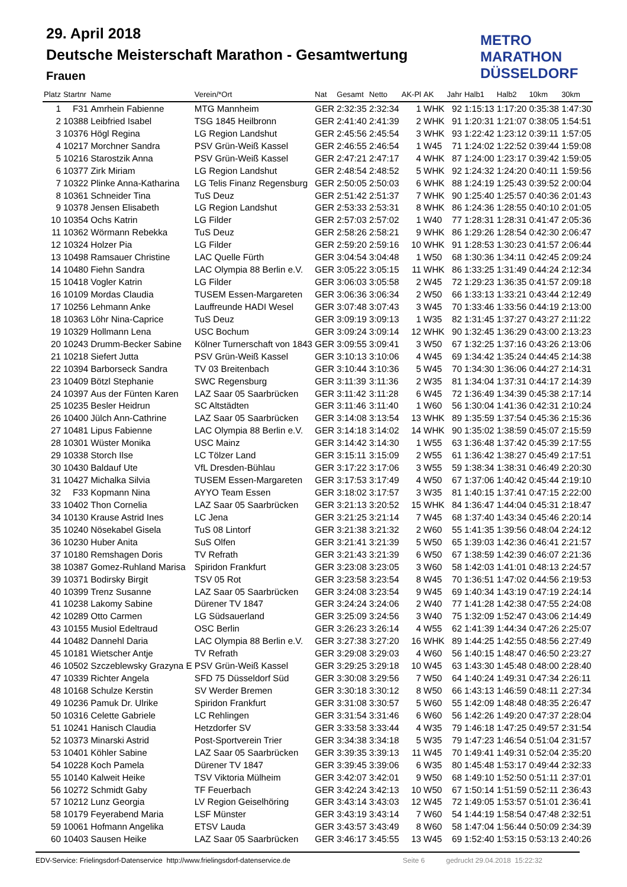29. April 2018
Deutsche Meisterschaft Marathon - Gesamtwertung
Frauen
METRO
MARATHON
DÜSSELDORF
| Platz | Startnr | Name | Verein/*Ort | Nat | Gesamt | Netto | AK-Pl | AK | Jahr | Halb1 | Halb2 | 10km | 30km |
| --- | --- | --- | --- | --- | --- | --- | --- | --- | --- | --- | --- | --- | --- |
| 1 | F31 | Amrhein Fabienne | MTG Mannheim | GER | 2:32:35 | 2:32:34 | 1 | WHK | 92 | 1:15:13 | 1:17:20 | 0:35:38 | 1:47:30 |
| 2 | 10388 | Leibfried Isabel | TSG 1845 Heilbronn | GER | 2:41:40 | 2:41:39 | 2 | WHK | 91 | 1:20:31 | 1:21:07 | 0:38:05 | 1:54:51 |
| 3 | 10376 | Högl Regina | LG Region Landshut | GER | 2:45:56 | 2:45:54 | 3 | WHK | 93 | 1:22:42 | 1:23:12 | 0:39:11 | 1:57:05 |
| 4 | 10217 | Morchner Sandra | PSV Grün-Weiß Kassel | GER | 2:46:55 | 2:46:54 | 1 | W45 | 71 | 1:24:02 | 1:22:52 | 0:39:44 | 1:59:08 |
| 5 | 10216 | Starostzik Anna | PSV Grün-Weiß Kassel | GER | 2:47:21 | 2:47:17 | 4 | WHK | 87 | 1:24:00 | 1:23:17 | 0:39:42 | 1:59:05 |
| 6 | 10377 | Zirk Miriam | LG Region Landshut | GER | 2:48:54 | 2:48:52 | 5 | WHK | 92 | 1:24:32 | 1:24:20 | 0:40:11 | 1:59:56 |
| 7 | 10322 | Plinke Anna-Katharina | LG Telis Finanz Regensburg | GER | 2:50:05 | 2:50:03 | 6 | WHK | 88 | 1:24:19 | 1:25:43 | 0:39:52 | 2:00:04 |
| 8 | 10361 | Schneider Tina | TuS Deuz | GER | 2:51:42 | 2:51:37 | 7 | WHK | 90 | 1:25:40 | 1:25:57 | 0:40:36 | 2:01:43 |
| 9 | 10378 | Jensen Elisabeth | LG Region Landshut | GER | 2:53:33 | 2:53:31 | 8 | WHK | 86 | 1:24:36 | 1:28:55 | 0:40:10 | 2:01:05 |
| 10 | 10354 | Ochs Katrin | LG Filder | GER | 2:57:03 | 2:57:02 | 1 | W40 | 77 | 1:28:31 | 1:28:31 | 0:41:47 | 2:05:36 |
| 11 | 10362 | Wörmann Rebekka | TuS Deuz | GER | 2:58:26 | 2:58:21 | 9 | WHK | 86 | 1:29:26 | 1:28:54 | 0:42:30 | 2:06:47 |
| 12 | 10324 | Holzer Pia | LG Filder | GER | 2:59:20 | 2:59:16 | 10 | WHK | 91 | 1:28:53 | 1:30:23 | 0:41:57 | 2:06:44 |
| 13 | 10498 | Ramsauer Christine | LAC Quelle Fürth | GER | 3:04:54 | 3:04:48 | 1 | W50 | 68 | 1:30:36 | 1:34:11 | 0:42:45 | 2:09:24 |
| 14 | 10480 | Fiehn Sandra | LAC Olympia 88 Berlin e.V. | GER | 3:05:22 | 3:05:15 | 11 | WHK | 86 | 1:33:25 | 1:31:49 | 0:44:24 | 2:12:34 |
| 15 | 10418 | Vogler Katrin | LG Filder | GER | 3:06:03 | 3:05:58 | 2 | W45 | 72 | 1:29:23 | 1:36:35 | 0:41:57 | 2:09:18 |
| 16 | 10109 | Mordas Claudia | TUSEM Essen-Margareten | GER | 3:06:36 | 3:06:34 | 2 | W50 | 66 | 1:33:13 | 1:33:21 | 0:43:44 | 2:12:49 |
| 17 | 10256 | Lehmann Anke | Lauffreunde HADI Wesel | GER | 3:07:48 | 3:07:43 | 3 | W45 | 70 | 1:33:46 | 1:33:56 | 0:44:19 | 2:13:00 |
| 18 | 10363 | Löhr Nina-Caprice | TuS Deuz | GER | 3:09:19 | 3:09:13 | 1 | W35 | 82 | 1:31:45 | 1:37:27 | 0:43:27 | 2:11:22 |
| 19 | 10329 | Hollmann Lena | USC Bochum | GER | 3:09:24 | 3:09:14 | 12 | WHK | 90 | 1:32:45 | 1:36:29 | 0:43:00 | 2:13:23 |
| 20 | 10243 | Drumm-Becker Sabine | Kölner Turnerschaft von 1843 | GER | 3:09:55 | 3:09:41 | 3 | W50 | 67 | 1:32:25 | 1:37:16 | 0:43:26 | 2:13:06 |
| 21 | 10218 | Siefert Jutta | PSV Grün-Weiß Kassel | GER | 3:10:13 | 3:10:06 | 4 | W45 | 69 | 1:34:42 | 1:35:24 | 0:44:45 | 2:14:38 |
| 22 | 10394 | Barborseck Sandra | TV 03 Breitenbach | GER | 3:10:44 | 3:10:36 | 5 | W45 | 70 | 1:34:30 | 1:36:06 | 0:44:27 | 2:14:31 |
| 23 | 10409 | Bötzl Stephanie | SWC Regensburg | GER | 3:11:39 | 3:11:36 | 2 | W35 | 81 | 1:34:04 | 1:37:31 | 0:44:17 | 2:14:39 |
| 24 | 10397 | Aus der Fünten Karen | LAZ Saar 05 Saarbrücken | GER | 3:11:42 | 3:11:28 | 6 | W45 | 72 | 1:36:49 | 1:34:39 | 0:45:38 | 2:17:14 |
| 25 | 10235 | Besler Heidrun | SC Altstädten | GER | 3:11:46 | 3:11:40 | 1 | W60 | 56 | 1:30:04 | 1:41:36 | 0:42:31 | 2:10:24 |
| 26 | 10400 | Jülch Ann-Cathrine | LAZ Saar 05 Saarbrücken | GER | 3:14:08 | 3:13:54 | 13 | WHK | 89 | 1:35:59 | 1:37:54 | 0:45:36 | 2:15:36 |
| 27 | 10481 | Lipus Fabienne | LAC Olympia 88 Berlin e.V. | GER | 3:14:18 | 3:14:02 | 14 | WHK | 90 | 1:35:02 | 1:38:59 | 0:45:07 | 2:15:59 |
| 28 | 10301 | Wüster Monika | USC Mainz | GER | 3:14:42 | 3:14:30 | 1 | W55 | 63 | 1:36:48 | 1:37:42 | 0:45:39 | 2:17:55 |
| 29 | 10338 | Storch Ilse | LC Tölzer Land | GER | 3:15:11 | 3:15:09 | 2 | W55 | 61 | 1:36:42 | 1:38:27 | 0:45:49 | 2:17:51 |
| 30 | 10430 | Baldauf Ute | VfL Dresden-Bühlau | GER | 3:17:22 | 3:17:06 | 3 | W55 | 59 | 1:38:34 | 1:38:31 | 0:46:49 | 2:20:30 |
| 31 | 10427 | Michalka Silvia | TUSEM Essen-Margareten | GER | 3:17:53 | 3:17:49 | 4 | W50 | 67 | 1:37:06 | 1:40:42 | 0:45:44 | 2:19:10 |
| 32 | F33 | Kopmann Nina | AYYO Team Essen | GER | 3:18:02 | 3:17:57 | 3 | W35 | 81 | 1:40:15 | 1:37:41 | 0:47:15 | 2:22:00 |
| 33 | 10402 | Thon Cornelia | LAZ Saar 05 Saarbrücken | GER | 3:21:13 | 3:20:52 | 15 | WHK | 84 | 1:36:47 | 1:44:04 | 0:45:31 | 2:18:47 |
| 34 | 10130 | Krause Astrid Ines | LC Jena | GER | 3:21:25 | 3:21:14 | 7 | W45 | 68 | 1:37:40 | 1:43:34 | 0:45:46 | 2:20:14 |
| 35 | 10240 | Nösekabel Gisela | TuS 08 Lintorf | GER | 3:21:38 | 3:21:32 | 2 | W60 | 55 | 1:41:35 | 1:39:56 | 0:48:04 | 2:24:12 |
| 36 | 10230 | Huber Anita | SuS Olfen | GER | 3:21:41 | 3:21:39 | 5 | W50 | 65 | 1:39:03 | 1:42:36 | 0:46:41 | 2:21:57 |
| 37 | 10180 | Remshagen Doris | TV Refrath | GER | 3:21:43 | 3:21:39 | 6 | W50 | 67 | 1:38:59 | 1:42:39 | 0:46:07 | 2:21:36 |
| 38 | 10387 | Gomez-Ruhland Marisa | Spiridon Frankfurt | GER | 3:23:08 | 3:23:05 | 3 | W60 | 58 | 1:42:03 | 1:41:01 | 0:48:13 | 2:24:57 |
| 39 | 10371 | Bodirsky Birgit | TSV 05 Rot | GER | 3:23:58 | 3:23:54 | 8 | W45 | 70 | 1:36:51 | 1:47:02 | 0:44:56 | 2:19:53 |
| 40 | 10399 | Trenz Susanne | LAZ Saar 05 Saarbrücken | GER | 3:24:08 | 3:23:54 | 9 | W45 | 69 | 1:40:34 | 1:43:19 | 0:47:19 | 2:24:14 |
| 41 | 10238 | Lakomy Sabine | Dürener TV 1847 | GER | 3:24:24 | 3:24:06 | 2 | W40 | 77 | 1:41:28 | 1:42:38 | 0:47:55 | 2:24:08 |
| 42 | 10289 | Otto Carmen | LG Südsauerland | GER | 3:25:09 | 3:24:56 | 3 | W40 | 75 | 1:32:09 | 1:52:47 | 0:43:06 | 2:14:49 |
| 43 | 10155 | Musiol Edeltraud | OSC Berlin | GER | 3:26:23 | 3:26:14 | 4 | W55 | 62 | 1:41:39 | 1:44:34 | 0:47:26 | 2:25:07 |
| 44 | 10482 | Dannehl Daria | LAC Olympia 88 Berlin e.V. | GER | 3:27:38 | 3:27:20 | 16 | WHK | 89 | 1:44:25 | 1:42:55 | 0:48:56 | 2:27:49 |
| 45 | 10181 | Wietscher Antje | TV Refrath | GER | 3:29:08 | 3:29:03 | 4 | W60 | 56 | 1:40:15 | 1:48:47 | 0:46:50 | 2:23:27 |
| 46 | 10502 | Szczeblewsky Grazyna E | PSV Grün-Weiß Kassel | GER | 3:29:25 | 3:29:18 | 10 | W45 | 63 | 1:43:30 | 1:45:48 | 0:48:00 | 2:28:40 |
| 47 | 10339 | Richter Angela | SFD 75 Düsseldorf Süd | GER | 3:30:08 | 3:29:56 | 7 | W50 | 64 | 1:40:24 | 1:49:31 | 0:47:34 | 2:26:11 |
| 48 | 10168 | Schulze Kerstin | SV Werder Bremen | GER | 3:30:18 | 3:30:12 | 8 | W50 | 66 | 1:43:13 | 1:46:59 | 0:48:11 | 2:27:34 |
| 49 | 10236 | Pamuk Dr. Ulrike | Spiridon Frankfurt | GER | 3:31:08 | 3:30:57 | 5 | W60 | 55 | 1:42:09 | 1:48:48 | 0:48:35 | 2:26:47 |
| 50 | 10316 | Celette Gabriele | LC Rehlingen | GER | 3:31:54 | 3:31:46 | 6 | W60 | 56 | 1:42:26 | 1:49:20 | 0:47:37 | 2:28:04 |
| 51 | 10241 | Hanisch Claudia | Hetzdorfer SV | GER | 3:33:58 | 3:33:44 | 4 | W35 | 79 | 1:46:18 | 1:47:25 | 0:49:57 | 2:31:54 |
| 52 | 10373 | Minarski Astrid | Post-Sportverein Trier | GER | 3:34:38 | 3:34:18 | 5 | W35 | 79 | 1:47:23 | 1:46:54 | 0:51:04 | 2:31:57 |
| 53 | 10401 | Köhler Sabine | LAZ Saar 05 Saarbrücken | GER | 3:39:35 | 3:39:13 | 11 | W45 | 70 | 1:49:41 | 1:49:31 | 0:52:04 | 2:35:20 |
| 54 | 10228 | Koch Pamela | Dürener TV 1847 | GER | 3:39:45 | 3:39:06 | 6 | W35 | 80 | 1:45:48 | 1:53:17 | 0:49:44 | 2:32:33 |
| 55 | 10140 | Kalweit Heike | TSV Viktoria Mülheim | GER | 3:42:07 | 3:42:01 | 9 | W50 | 68 | 1:49:10 | 1:52:50 | 0:51:11 | 2:37:01 |
| 56 | 10272 | Schmidt Gaby | TF Feuerbach | GER | 3:42:24 | 3:42:13 | 10 | W50 | 67 | 1:50:14 | 1:51:59 | 0:52:11 | 2:36:43 |
| 57 | 10212 | Lunz Georgia | LV Region Geiselhöring | GER | 3:43:14 | 3:43:03 | 12 | W45 | 72 | 1:49:05 | 1:53:57 | 0:51:01 | 2:36:41 |
| 58 | 10179 | Feyerabend Maria | LSF Münster | GER | 3:43:19 | 3:43:14 | 7 | W60 | 54 | 1:44:19 | 1:58:54 | 0:47:48 | 2:32:51 |
| 59 | 10061 | Hofmann Angelika | ETSV Lauda | GER | 3:43:57 | 3:43:49 | 8 | W60 | 58 | 1:47:04 | 1:56:44 | 0:50:09 | 2:34:39 |
| 60 | 10403 | Sausen Heike | LAZ Saar 05 Saarbrücken | GER | 3:46:17 | 3:45:55 | 13 | W45 | 69 | 1:52:40 | 1:53:15 | 0:53:13 | 2:40:26 |
EDV-Service: Frielingsdorf-Datenservice http://www.frielingsdorf-datenservice.de Seite 6 gedruckt 29.04.2018 15:22:32